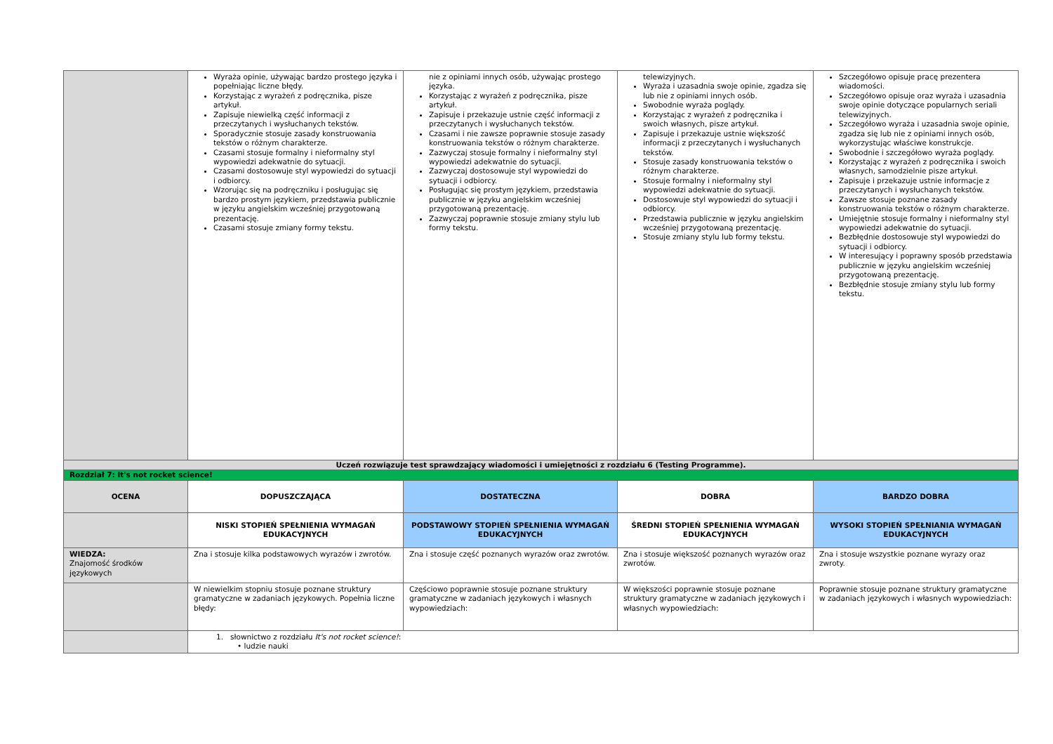| | Wyraża opinie, używając bardzo prostego języka i popełniając liczne błędy. Korzystając z wyrażeń z podręcznika, pisze artykuł. Zapisuje niewielką część informacji z przeczytanych i wysłuchanych tekstów. Sporadycznie stosuje zasady konstruowania tekstów o różnym charakterze. Czasami stosuje formalny i nieformalny styl wypowiedzi adekwatnie do sytuacji. Czasami dostosowuje styl wypowiedzi do sytuacji i odbiorcy. Wzorując się na podręczniku i posługując się bardzo prostym językiem, przedstawia publicznie w języku angielskim wcześniej przygotowaną prezentację. Czasami stosuje zmiany formy tekstu. | nie z opiniami innych osób, używając prostego języka. Korzystając z wyrażeń z podręcznika, pisze artykuł. Zapisuje i przekazuje ustnie część informacji z przeczytanych i wysłuchanych tekstów. Czasami i nie zawsze poprawnie stosuje zasady konstruowania tekstów o różnym charakterze. Zazwyczaj stosuje formalny i nieformalny styl wypowiedzi adekwatnie do sytuacji. Zazwyczaj dostosowuje styl wypowiedzi do sytuacji i odbiorcy. Posługując się prostym językiem, przedstawia publicznie w języku angielskim wcześniej przygotowaną prezentację. Zazwyczaj poprawnie stosuje zmiany stylu lub formy tekstu. | telewizyjnych. Wyraża i uzasadnia swoje opinie, zgadza się lub nie z opiniami innych osób. Swobodnie wyraża poglądy. Korzystając z wyrażeń z podręcznika i swoich własnych, pisze artykuł. Zapisuje i przekazuje ustnie większość informacji z przeczytanych i wysłuchanych tekstów. Stosuje zasady konstruowania tekstów o różnym charakterze. Stosuje formalny i nieformalny styl wypowiedzi adekwatnie do sytuacji. Dostosowuje styl wypowiedzi do sytuacji i odbiorcy. Przedstawia publicznie w języku angielskim wcześniej przygotowaną prezentację. Stosuje zmiany stylu lub formy tekstu. | Szczegółowo opisuje pracę prezentera wiadomości. Szczegółowo opisuje oraz wyraża i uzasadnia swoje opinie dotyczące popularnych seriali telewizyjnych. Szczegółowo wyraża i uzasadnia swoje opinie, zgadza się lub nie z opiniami innych osób, wykorzystując właściwe konstrukcje. Swobodnie i szczegółowo wyraża poglądy. Korzystając z wyrażeń z podręcznika i swoich własnych, samodzielnie pisze artykuł. Zapisuje i przekazuje ustnie informacje z przeczytanych i wysłuchanych tekstów. Zawsze stosuje poznane zasady konstruowania tekstów o różnym charakterze. Umiejętnie stosuje formalny i nieformalny styl wypowiedzi adekwatnie do sytuacji. Bezbłędnie dostosowuje styl wypowiedzi do sytuacji i odbiorcy. W interesujący i poprawny sposób przedstawia publicznie w języku angielskim wcześniej przygotowaną prezentację. Bezbłędnie stosuje zmiany stylu lub formy tekstu. |
| Uczeń rozwiązuje test sprawdzający wiadomości i umiejętności z rozdziału 6 (Testing Programme). | | | | |
| Rozdział 7: It's not rocket science! | | | | |
| OCENA | DOPUSZCZAJĄCA | DOSTATECZNA | DOBRA | BARDZO DOBRA |
| | NISKI STOPIEŃ SPEŁNIENIA WYMAGAŃ EDUKACYJNYCH | PODSTAWOWY STOPIEŃ SPEŁNIENIA WYMAGAŃ EDUKACYJNYCH | ŚREDNI STOPIEŃ SPEŁNIENIA WYMAGAŃ EDUKACYJNYCH | WYSOKI STOPIEŃ SPEŁNIANIA WYMAGAŃ EDUKACYJNYCH |
| WIEDZA: Znajomość środków językowych | Zna i stosuje kilka podstawowych wyrazów i zwrotów. | Zna i stosuje część poznanych wyrazów oraz zwrotów. | Zna i stosuje większość poznanych wyrazów oraz zwrotów. | Zna i stosuje wszystkie poznane wyrazy oraz zwroty. |
| | W niewielkim stopniu stosuje poznane struktury gramatyczne w zadaniach językowych. Popełnia liczne błędy: | Częściowo poprawnie stosuje poznane struktury gramatyczne w zadaniach językowych i własnych wypowiedziach: | W większości poprawnie stosuje poznane struktury gramatyczne w zadaniach językowych i własnych wypowiedziach: | Poprawnie stosuje poznane struktury gramatyczne w zadaniach językowych i własnych wypowiedziach: |
| | 1. słownictwo z rozdziału It's not rocket science! : • ludzie nauki | | | |